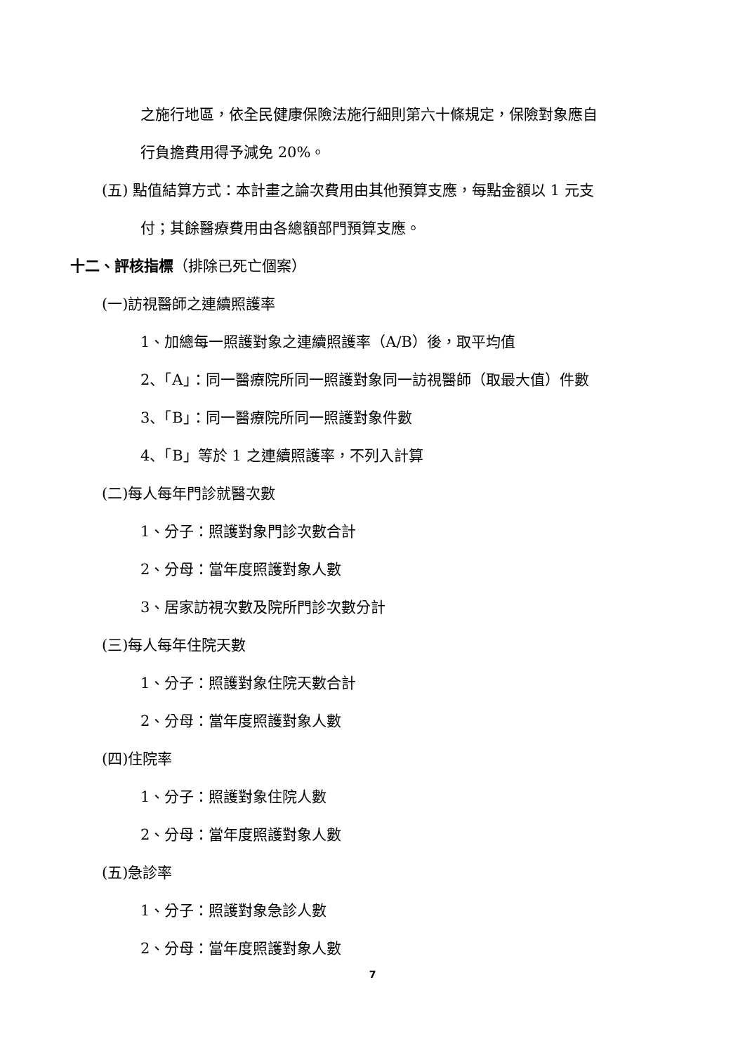之施行地區，依全民健康保險法施行細則第六十條規定，保險對象應自
行負擔費用得予減免 20%。
(五) 點值結算方式：本計畫之論次費用由其他預算支應，每點金額以 1 元支
付；其餘醫療費用由各總額部門預算支應。
十二、評核指標（排除已死亡個案）
(一)訪視醫師之連續照護率
1、加總每一照護對象之連續照護率（A/B）後，取平均值
2、「A」：同一醫療院所同一照護對象同一訪視醫師（取最大值）件數
3、「B」：同一醫療院所同一照護對象件數
4、「B」等於 1 之連續照護率，不列入計算
(二)每人每年門診就醫次數
1、分子：照護對象門診次數合計
2、分母：當年度照護對象人數
3、居家訪視次數及院所門診次數分計
(三)每人每年住院天數
1、分子：照護對象住院天數合計
2、分母：當年度照護對象人數
(四)住院率
1、分子：照護對象住院人數
2、分母：當年度照護對象人數
(五)急診率
1、分子：照護對象急診人數
2、分母：當年度照護對象人數
7